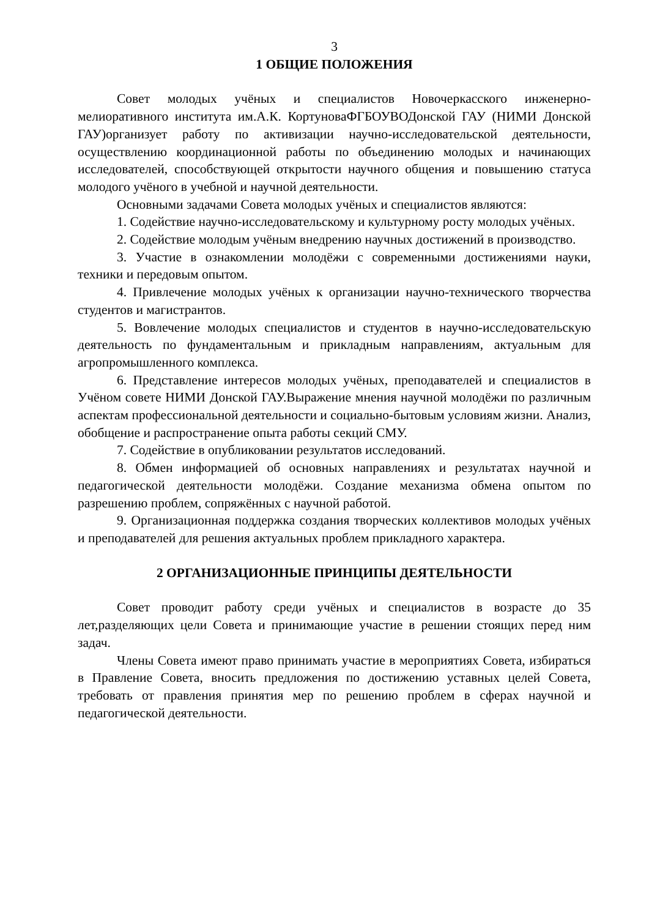3
1 ОБЩИЕ ПОЛОЖЕНИЯ
Совет молодых учёных и специалистов Новочеркасского инженерно-мелиоративного института им.А.К. КортуноваФГБОУВОДонской ГАУ (НИМИ Донской ГАУ)организует работу по активизации научно-исследовательской деятельности, осуществлению координационной работы по объединению молодых и начинающих исследователей, способствующей открытости научного общения и повышению статуса молодого учёного в учебной и научной деятельности.
Основными задачами Совета молодых учёных и специалистов являются:
1. Содействие научно-исследовательскому и культурному росту молодых учёных.
2. Содействие молодым учёным внедрению научных достижений в производство.
3. Участие в ознакомлении молодёжи с современными достижениями науки, техники и передовым опытом.
4. Привлечение молодых учёных к организации научно-технического творчества студентов и магистрантов.
5. Вовлечение молодых специалистов и студентов в научно-исследовательскую деятельность по фундаментальным и прикладным направлениям, актуальным для агропромышленного комплекса.
6. Представление интересов молодых учёных, преподавателей и специалистов в Учёном совете НИМИ Донской ГАУ.Выражение мнения научной молодёжи по различным аспектам профессиональной деятельности и социально-бытовым условиям жизни. Анализ, обобщение и распространение опыта работы секций СМУ.
7. Содействие в опубликовании результатов исследований.
8. Обмен информацией об основных направлениях и результатах научной и педагогической деятельности молодёжи. Создание механизма обмена опытом по разрешению проблем, сопряжённых с научной работой.
9. Организационная поддержка создания творческих коллективов молодых учёных и преподавателей для решения актуальных проблем прикладного характера.
2 ОРГАНИЗАЦИОННЫЕ ПРИНЦИПЫ ДЕЯТЕЛЬНОСТИ
Совет проводит работу среди учёных и специалистов в возрасте до 35 лет,разделяющих цели Совета и принимающие участие в решении стоящих перед ним задач.
Члены Совета имеют право принимать участие в мероприятиях Совета, избираться в Правление Совета, вносить предложения по достижению уставных целей Совета, требовать от правления принятия мер по решению проблем в сферах научной и педагогической деятельности.